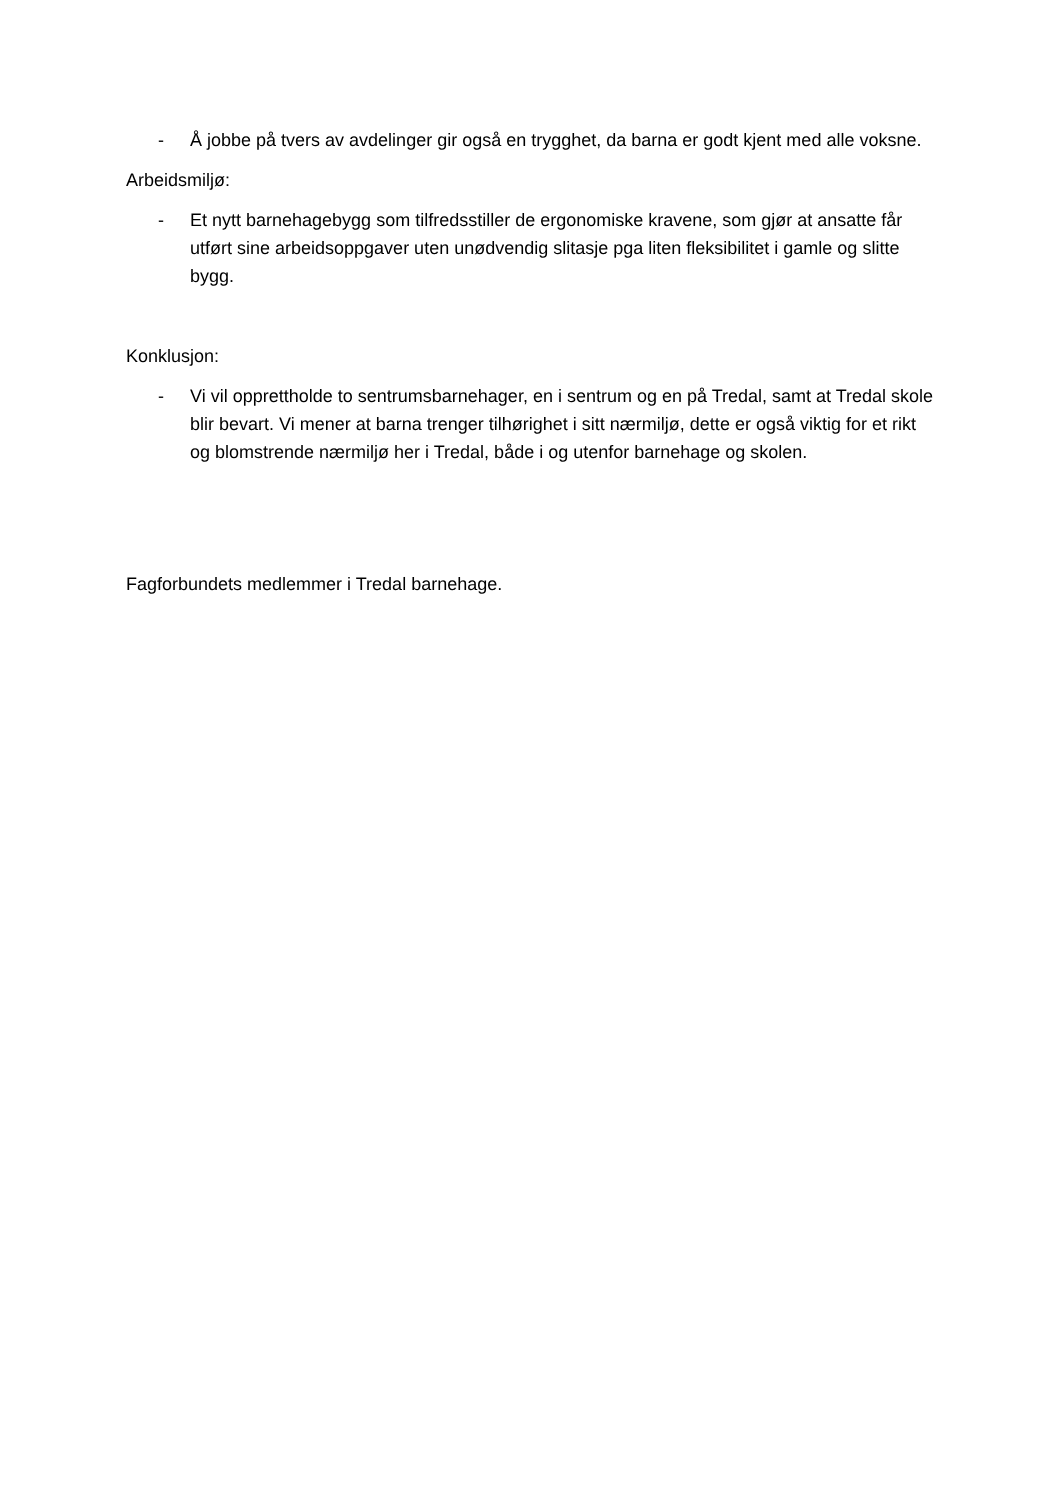- Å jobbe på tvers av avdelinger gir også en trygghet, da barna er godt kjent med alle voksne.
Arbeidsmiljø:
- Et nytt barnehagebygg som tilfredsstiller de ergonomiske kravene, som gjør at ansatte får utført sine arbeidsoppgaver uten unødvendig slitasje pga liten fleksibilitet i gamle og slitte bygg.
Konklusjon:
- Vi vil opprettholde to sentrumsbarnehager, en i sentrum og en på Tredal, samt at Tredal skole blir bevart. Vi mener at barna trenger tilhørighet i sitt nærmiljø, dette er også viktig for et rikt og blomstrende nærmiljø her i Tredal, både i og utenfor barnehage og skolen.
Fagforbundets medlemmer i Tredal barnehage.